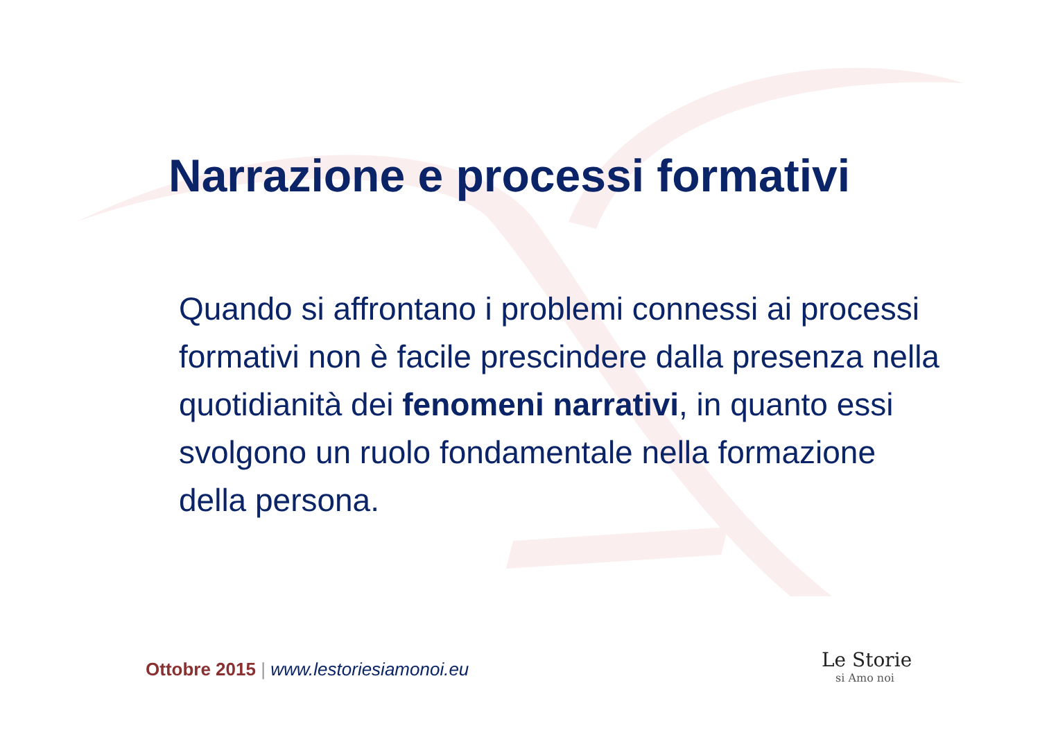Narrazione e processi formativi
Quando si affrontano i problemi connessi ai processi formativi non è facile prescindere dalla presenza nella quotidianità dei fenomeni narrativi, in quanto essi svolgono un ruolo fondamentale nella formazione della persona.
Ottobre 2015 | www.lestoriesiamonoi.eu
Le Storie
si Amo noi